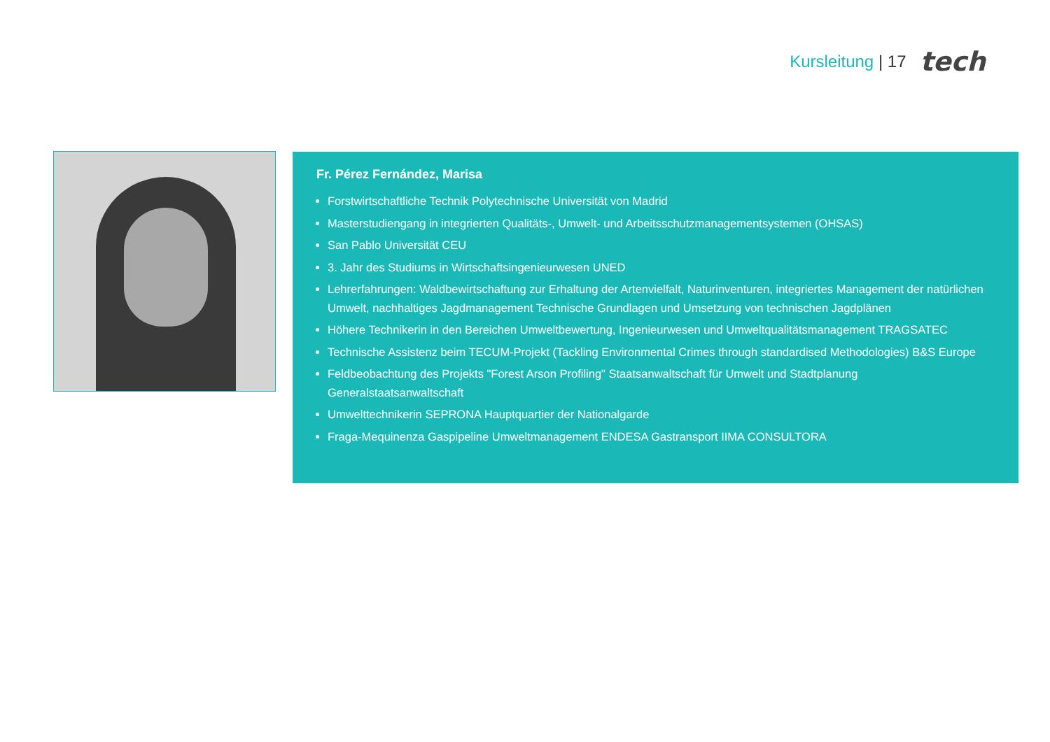Kursleitung | 17 tech
Fr. Pérez Fernández, Marisa
Forstwirtschaftliche Technik Polytechnische Universität von Madrid
Masterstudiengang in integrierten Qualitäts-, Umwelt- und Arbeitsschutzmanagementsystemen (OHSAS)
San Pablo Universität CEU
3. Jahr des Studiums in Wirtschaftsingenieurwesen UNED
Lehrerfahrungen: Waldbewirtschaftung zur Erhaltung der Artenvielfalt, Naturinventuren, integriertes Management der natürlichen Umwelt, nachhaltiges Jagdmanagement Technische Grundlagen und Umsetzung von technischen Jagdplänen
Höhere Technikerin in den Bereichen Umweltbewertung, Ingenieurwesen und Umweltqualitätsmanagement TRAGSATEC
Technische Assistenz beim TECUM-Projekt (Tackling Environmental Crimes through standardised Methodologies) B&S Europe
Feldbeobachtung des Projekts "Forest Arson Profiling" Staatsanwaltschaft für Umwelt und Stadtplanung Generalstaatsanwaltschaft
Umwelttechnikerin SEPRONA Hauptquartier der Nationalgarde
Fraga-Mequinenza Gaspipeline Umweltmanagement ENDESA Gastransport IIMA CONSULTORA